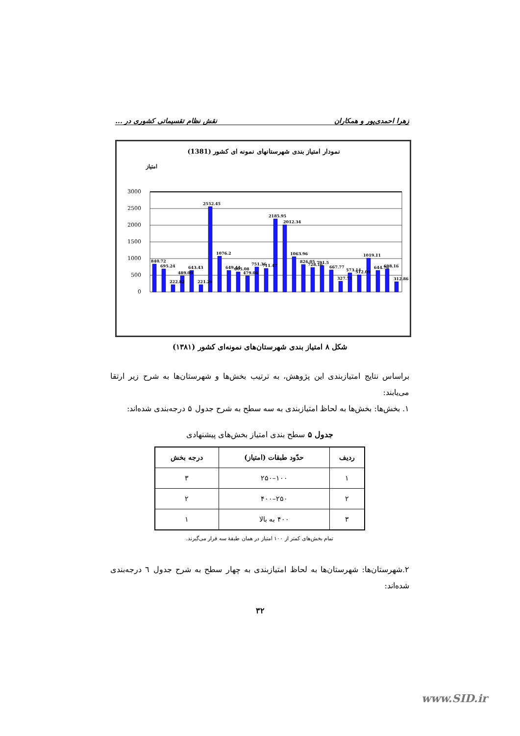زهرا احمدی‌پور و همکاران نقش نظام تقسیماتی کشوری در ...
نمودار امتیاز بندی شهرستانهای نمونه ای کشور (1381)
امتیاز
3000
2500
2000
1500
1000
500
0
840.72
695.24
222.82
489.09
643.43
221.26
2552.45
1076.2
649.44
605.08
479.04
751.36
711.47
2185.95
2012.34
1063.96
826.05
728.16
791.5
667.77
327.71
573.14
512.09
1019.11
644.76
698.16
312.86
شکل ۸ امتیاز بندی شهرستان‌های نمونه‌ای کشور (۱۳۸۱)
براساس نتایج امتیازبندی این پژوهش، به ترتیب بخش‌ها و شهرستان‌ها به شرح زیر ارتقا می‌یابند:
۱. بخش‌ها: بخش‌ها به لحاظ امتیازبندی به سه سطح به شرح جدول ۵ درجه‌بندی شده‌اند:
جدول ۵ سطح بندی امتیاز بخش‌های پیشنهادی
| ردیف | حدّود طبقات (امتیاز) | درجه بخش |
| --- | --- | --- |
| ۱ | ۱۰۰–۲۵۰ | ۳ |
| ۲ | ۲۵۰–۴۰۰ | ۲ |
| ۳ | ۴۰۰ به بالا | ۱ |
تمام بخش‌های کمتر از ۱۰۰ امتیاز در همان طبقهٔ سه قرار می‌گیرند.
۲.شهرستان‌ها: شهرستان‌ها به لحاظ امتیازبندی به چهار سطح به شرح جدول ٦ درجه‌بندی شده‌اند:
۳۲
www.SID.ir